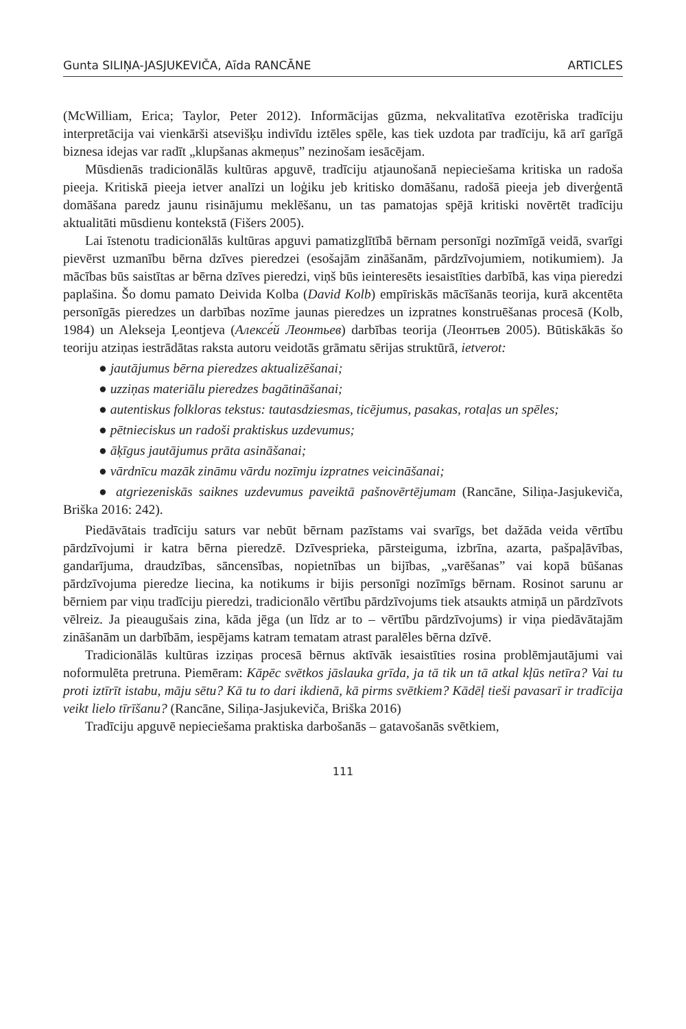Gunta SILIŅA-JASJUKEVIČA, Aīda RANCĀNE ARTICLES
(McWilliam, Erica; Taylor, Peter 2012). Informācijas gūzma, nekvalitatīva ezotēriska tradīciju interpretācija vai vienkārši atsevišķu indivīdu iztēles spēle, kas tiek uzdota par tradīciju, kā arī garīgā biznesa idejas var radīt „klupšanas akmeņus” nezinošam iesācējam.
Mūsdienās tradicionālās kultūras apguvē, tradīciju atjaunošanā nepieciešama kritiska un radoša pieeja. Kritiskā pieeja ietver analīzi un loģiku jeb kritisko domāšanu, radošā pieeja jeb diverģentā domāšana paredz jaunu risinājumu meklēšanu, un tas pamatojas spējā kritiski novērtēt tradīciju aktualitāti mūsdienu kontekstā (Fišers 2005).
Lai īstenotu tradicionālās kultūras apguvi pamatizglītībā bērnam personīgi nozīmīgā veidā, svarīgi pievērst uzmanību bērna dzīves pieredzei (esošajām zināšanām, pārdzīvojumiem, notikumiem). Ja mācības būs saistītas ar bērna dzīves pieredzi, viņš būs ieinteresēts iesaistīties darbībā, kas viņa pieredzi paplašina. Šo domu pamato Deivida Kolba (David Kolb) empīriskās mācīšanās teorija, kurā akcentēta personīgās pieredzes un darbības nozīme jaunas pieredzes un izpratnes konstruēšanas procesā (Kolb, 1984) un Alekseja Ļeontjeva (Алексе́й Леонтьев) darbības teorija (Леонтьев 2005). Būtiskākās šo teoriju atziņas iestrādātas raksta autoru veidotās grāmatu sērijas struktūrā, ietverot:
● jautājumus bērna pieredzes aktualizēšanai;
● uzziņas materiālu pieredzes bagātināšanai;
● autentiskus folkloras tekstus: tautasdziesmas, ticējumus, pasakas, rotaļas un spēles;
● pētnieciskus un radoši praktiskus uzdevumus;
● āķīgus jautājumus prāta asināšanai;
● vārdnīcu mazāk zināmu vārdu nozīmju izpratnes veicināšanai;
● atgriezeniskās saiknes uzdevumus paveiktā pašnovērtējumam (Rancāne, Siliņa-Jasjukeviča, Briška 2016: 242).
Piedāvātais tradīciju saturs var nebūt bērnam pazīstams vai svarīgs, bet dažāda veida vērtību pārdzīvojumi ir katra bērna pieredzē. Dzīvesprieka, pārsteiguma, izbrīna, azarta, pašpaļāvības, gandarījuma, draudzības, sāncensības, nopietnības un bijības, „varēšanas” vai kopā būšanas pārdzīvojuma pieredze liecina, ka notikums ir bijis personīgi nozīmīgs bērnam. Rosinot sarunu ar bērniem par viņu tradīciju pieredzi, tradicionālo vērtību pārdzīvojums tiek atsaukts atmiņā un pārdzīvots vēlreiz. Ja pieaugušais zina, kāda jēga (un līdz ar to – vērtību pārdzīvojums) ir viņa piedāvātajām zināšanām un darbībām, iespējams katram tematam atrast paralēles bērna dzīvē.
Tradicionālās kultūras izziņas procesā bērnus aktīvāk iesaistīties rosina problēmjautājumi vai noformulēta pretruna. Piemēram: Kāpēc svētkos jāslauka grīda, ja tā tik un tā atkal kļūs netīra? Vai tu proti iztīrīt istabu, māju sētu? Kā tu to dari ikdienā, kā pirms svētkiem? Kādēļ tieši pavasarī ir tradīcija veikt lielo tīrīšanu? (Rancāne, Siliņa-Jasjukeviča, Briška 2016)
Tradīciju apguvē nepieciešama praktiska darbošanās – gatavošanās svētkiem,
111